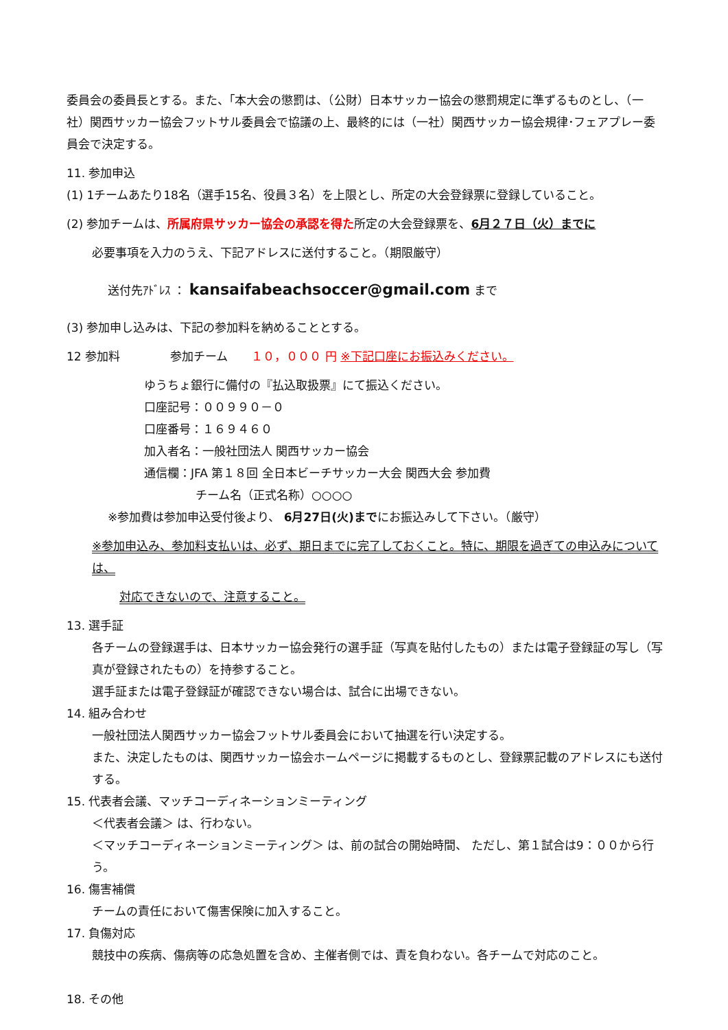委員会の委員長とする。また、｢本大会の懲罰は、（公財）日本サッカー協会の懲罰規定に準ずるものとし、（一社）関西サッカー協会フットサル委員会で協議の上、最終的には（一社）関西サッカー協会規律･フェアプレー委員会で決定する。
11. 参加申込
(1) 1チームあたり18名（選手15名、役員３名）を上限とし、所定の大会登録票に登録していること。
(2) 参加チームは、所属府県サッカー協会の承認を得た所定の大会登録票を、6月２７日（火）までに
必要事項を入力のうえ、下記アドレスに送付すること。（期限厳守）
送付先ｱﾄﾞﾚｽ ： kansaifabeachsoccer@gmail.com まで
(3) 参加申し込みは、下記の参加料を納めることとする。
12 参加料 　　　　参加チーム　　１０，０００ 円 ※下記口座にお振込みください。
ゆうちょ銀行に備付の『払込取扱票』にて振込ください。
口座記号：００９９０－０
口座番号：１６９４６０
加入者名：一般社団法人 関西サッカー協会
通信欄：JFA 第１８回 全日本ビーチサッカー大会 関西大会 参加費
チーム名（正式名称）○○○○
※参加費は参加申込受付後より、 6月27日(火)までにお振込みして下さい。（厳守）
※参加申込み、参加料支払いは、必ず、期日までに完了しておくこと。特に、期限を過ぎての申込みについては、
対応できないので、注意すること。
13. 選手証
各チームの登録選手は、日本サッカー協会発行の選手証（写真を貼付したもの）または電子登録証の写し（写真が登録されたもの）を持参すること。
選手証または電子登録証が確認できない場合は、試合に出場できない。
14. 組み合わせ
一般社団法人関西サッカー協会フットサル委員会において抽選を行い決定する。
また、決定したものは、関西サッカー協会ホームページに掲載するものとし、登録票記載のアドレスにも送付する。
15. 代表者会議、マッチコーディネーションミーティング
＜代表者会議＞ は、行わない。
＜マッチコーディネーションミーティング＞ は、前の試合の開始時間、 ただし、第１試合は9：００から行う。
16. 傷害補償
チームの責任において傷害保険に加入すること。
17. 負傷対応
競技中の疾病、傷病等の応急処置を含め、主催者側では、責を負わない。各チームで対応のこと。
18. その他